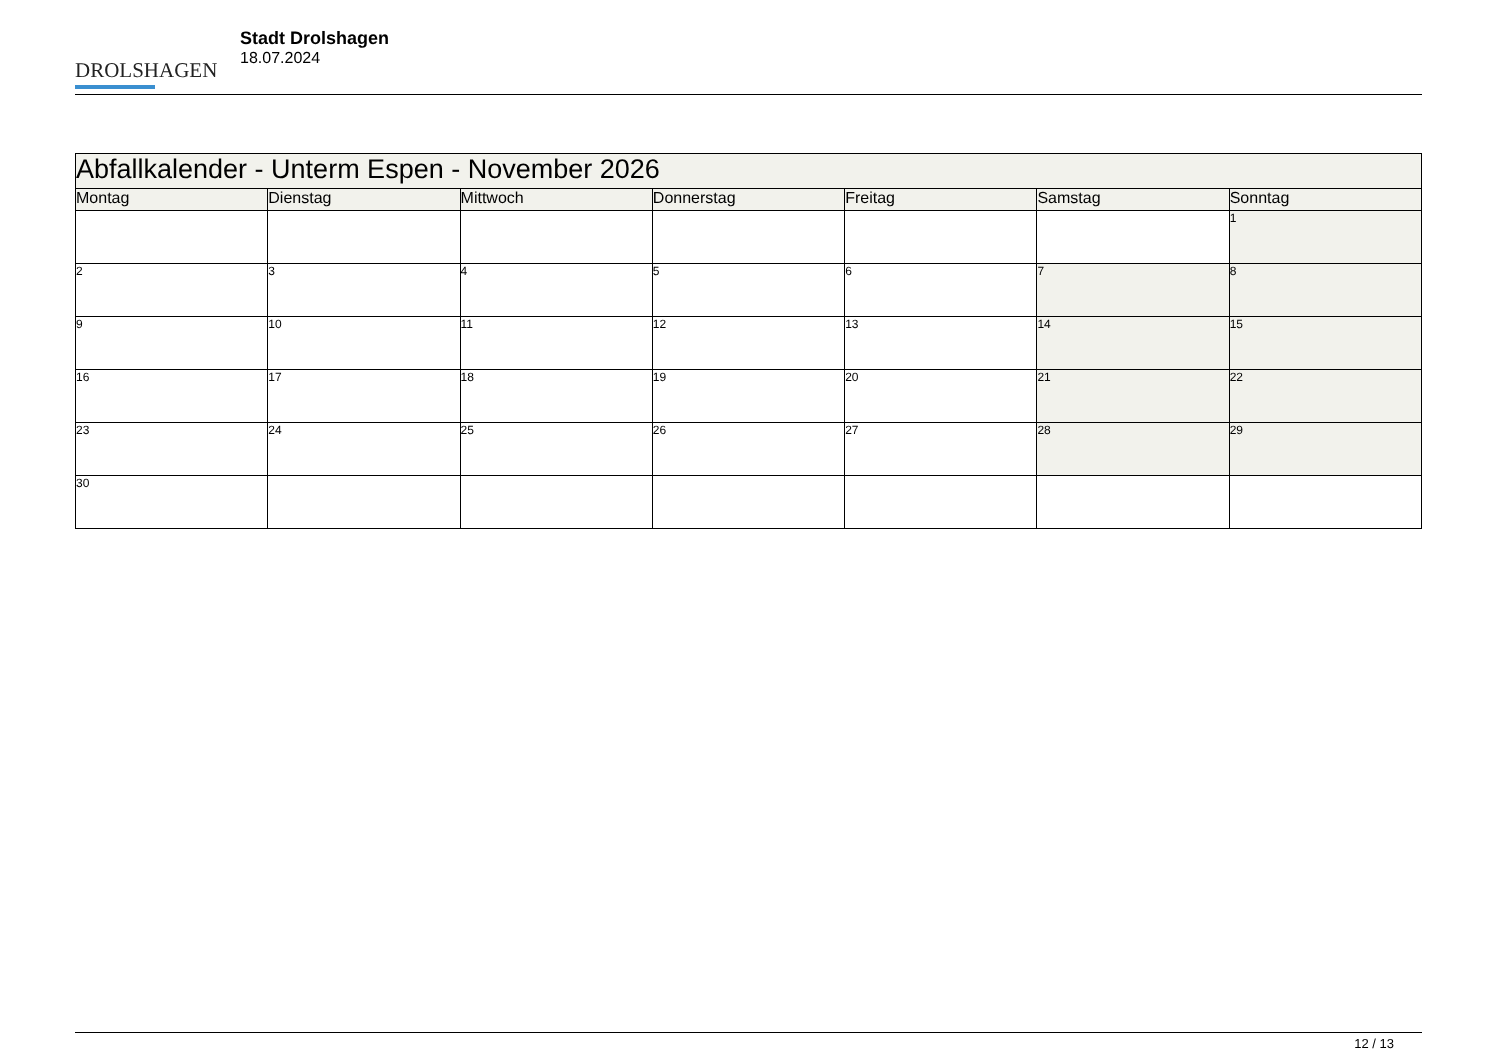DROLSHAGEN
Stadt Drolshagen
18.07.2024
| Abfallkalender - Unterm Espen - November 2026 | | | | | | |
| --- | --- | --- | --- | --- | --- | --- |
| Montag | Dienstag | Mittwoch | Donnerstag | Freitag | Samstag | Sonntag |
| | | | | | | 1 |
| 2 | 3 | 4 | 5 | 6 | 7 | 8 |
| 9 | 10 | 11 | 12 | 13 | 14 | 15 |
| 16 | 17 | 18 | 19 | 20 | 21 | 22 |
| 23 | 24 | 25 | 26 | 27 | 28 | 29 |
| 30 | | | | | | |
12 / 13